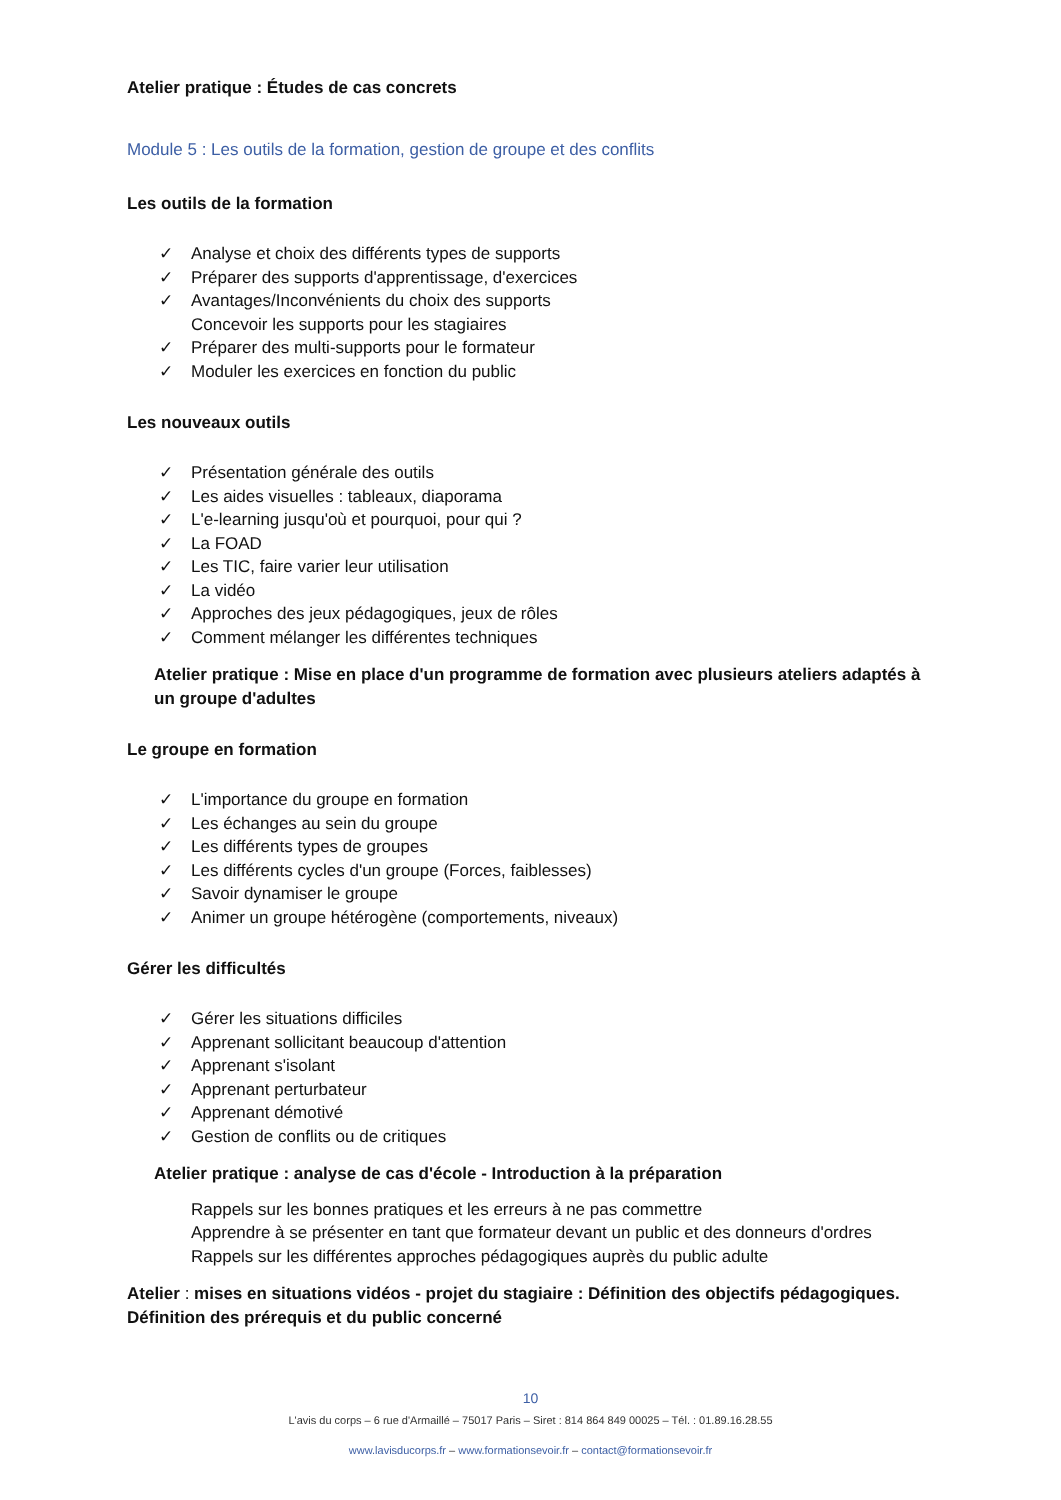Atelier pratique : Études de cas concrets
Module 5 : Les outils de la formation, gestion de groupe et des conflits
Les outils de la formation
✓ Analyse et choix des différents types de supports
✓ Préparer des supports d'apprentissage, d'exercices
✓ Avantages/Inconvénients du choix des supports
Concevoir les supports pour les stagiaires
✓ Préparer des multi-supports pour le formateur
✓ Moduler les exercices en fonction du public
Les nouveaux outils
✓ Présentation générale des outils
✓ Les aides visuelles : tableaux, diaporama
✓ L'e-learning jusqu'où et pourquoi, pour qui ?
✓ La FOAD
✓ Les TIC, faire varier leur utilisation
✓ La vidéo
✓ Approches des jeux pédagogiques, jeux de rôles
✓ Comment mélanger les différentes techniques
Atelier pratique : Mise en place d'un programme de formation avec plusieurs ateliers adaptés à un groupe d'adultes
Le groupe en formation
✓ L'importance du groupe en formation
✓ Les échanges au sein du groupe
✓ Les différents types de groupes
✓ Les différents cycles d'un groupe (Forces, faiblesses)
✓ Savoir dynamiser le groupe
✓ Animer un groupe hétérogène (comportements, niveaux)
Gérer les difficultés
✓ Gérer les situations difficiles
✓ Apprenant sollicitant beaucoup d'attention
✓ Apprenant s'isolant
✓ Apprenant perturbateur
✓ Apprenant démotivé
✓ Gestion de conflits ou de critiques
Atelier pratique : analyse de cas d'école - Introduction à la préparation
Rappels sur les bonnes pratiques et les erreurs à ne pas commettre
Apprendre à se présenter en tant que formateur devant un public et des donneurs d'ordres
Rappels sur les différentes approches pédagogiques auprès du public adulte
Atelier : mises en situations vidéos - projet du stagiaire : Définition des objectifs pédagogiques. Définition des prérequis et du public concerné
10
L'avis du corps – 6 rue d'Armaillé – 75017 Paris – Siret : 814 864 849 00025 – Tél. : 01.89.16.28.55
www.lavisducorps.fr – www.formationsevoir.fr – contact@formationsevoir.fr